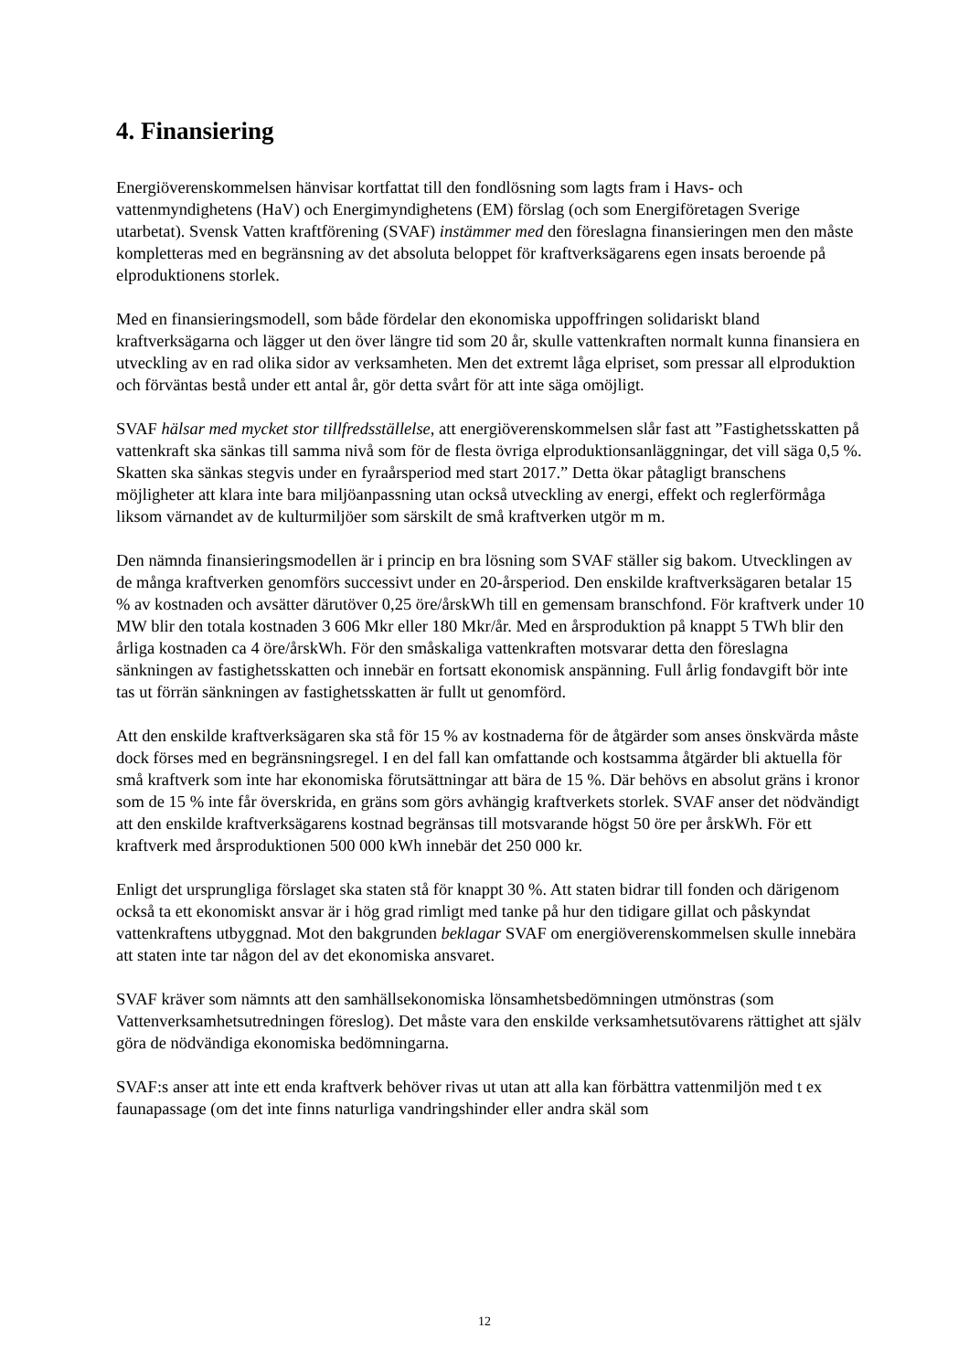4. Finansiering
Energiöverenskommelsen hänvisar kortfattat till den fondlösning som lagts fram i Havs- och vattenmyndighetens (HaV) och Energimyndighetens (EM) förslag (och som Energiföretagen Sverige utarbetat). Svensk Vatten kraftförening (SVAF) instämmer med den föreslagna finansieringen men den måste kompletteras med en begränsning av det absoluta beloppet för kraftverksägarens egen insats beroende på elproduktionens storlek.
Med en finansieringsmodell, som både fördelar den ekonomiska uppoffringen solidariskt bland kraftverksägarna och lägger ut den över längre tid som 20 år, skulle vattenkraften normalt kunna finansiera en utveckling av en rad olika sidor av verksamheten. Men det extremt låga elpriset, som pressar all elproduktion och förväntas bestå under ett antal år, gör detta svårt för att inte säga omöjligt.
SVAF hälsar med mycket stor tillfredsställelse, att energiöverenskommelsen slår fast att ”Fastighetsskatten på vattenkraft ska sänkas till samma nivå som för de flesta övriga elproduktionsanläggningar, det vill säga 0,5 %. Skatten ska sänkas stegvis under en fyraårsperiod med start 2017.” Detta ökar påtagligt branschens möjligheter att klara inte bara miljöanpassning utan också utveckling av energi, effekt och reglerförmåga liksom värnandet av de kulturmiljöer som särskilt de små kraftverken utgör m m.
Den nämnda finansieringsmodellen är i princip en bra lösning som SVAF ställer sig bakom. Utvecklingen av de många kraftverken genomförs successivt under en 20-årsperiod. Den enskilde kraftverksägaren betalar 15 % av kostnaden och avsätter därutöver 0,25 öre/årskWh till en gemensam branschfond. För kraftverk under 10 MW blir den totala kostnaden 3 606 Mkr eller 180 Mkr/år. Med en årsproduktion på knappt 5 TWh blir den årliga kostnaden ca 4 öre/årskWh. För den småskaliga vattenkraften motsvarar detta den föreslagna sänkningen av fastighetsskatten och innebär en fortsatt ekonomisk anspänning. Full årlig fondavgift bör inte tas ut förrän sänkningen av fastighetsskatten är fullt ut genomförd.
Att den enskilde kraftverksägaren ska stå för 15 % av kostnaderna för de åtgärder som anses önskvärda måste dock förses med en begränsningsregel. I en del fall kan omfattande och kostsamma åtgärder bli aktuella för små kraftverk som inte har ekonomiska förutsättningar att bära de 15 %. Där behövs en absolut gräns i kronor som de 15 % inte får överskrida, en gräns som görs avhängig kraftverkets storlek. SVAF anser det nödvändigt att den enskilde kraftverksägarens kostnad begränsas till motsvarande högst 50 öre per årskWh. För ett kraftverk med årsproduktionen 500 000 kWh innebär det 250 000 kr.
Enligt det ursprungliga förslaget ska staten stå för knappt 30 %. Att staten bidrar till fonden och därigenom också ta ett ekonomiskt ansvar är i hög grad rimligt med tanke på hur den tidigare gillat och påskyndat vattenkraftens utbyggnad. Mot den bakgrunden beklagar SVAF om energiöverenskommelsen skulle innebära att staten inte tar någon del av det ekonomiska ansvaret.
SVAF kräver som nämnts att den samhällsekonomiska lönsamhetsbedömningen utmönstras (som Vattenverksamhetsutredningen föreslog). Det måste vara den enskilde verksamhetsutövarens rättighet att själv göra de nödvändiga ekonomiska bedömningarna.
SVAF:s anser att inte ett enda kraftverk behöver rivas ut utan att alla kan förbättra vattenmiljön med t ex faunapassage (om det inte finns naturliga vandringshinder eller andra skäl som
12